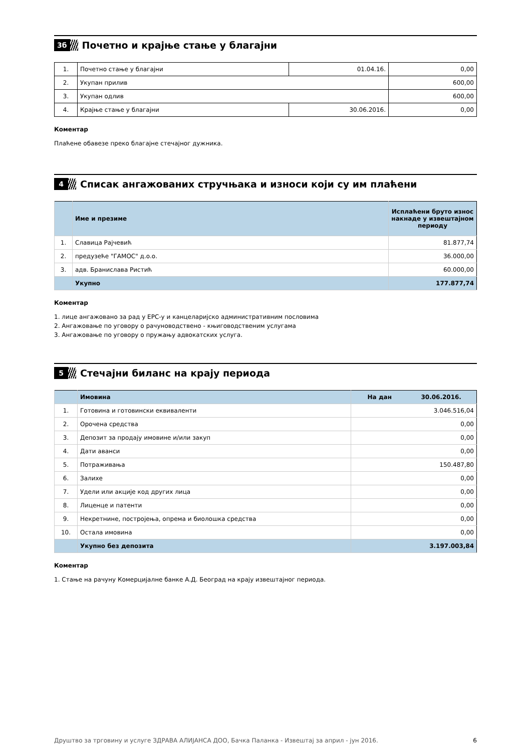3б
Почетно и крајње стање у благајни
| 1. | Почетно стање у благајни | 01.04.16. | 0,00 |
| 2. | Укупан прилив | | 600,00 |
| 3. | Укупан одлив | | 600,00 |
| 4. | Крајње стање у благајни | 30.06.2016. | 0,00 |
Коментар
Плаћене обавезе преко благајне стечајног дужника.
4
Списак ангажованих стручњака и износи који су им плаћени
| | Име и презиме | Исплаћени бруто износ накнаде у извештајном периоду |
| 1. | Славица Рајчевић | 81.877,74 |
| 2. | предузеће "ГАМОС" д.о.о. | 36.000,00 |
| 3. | адв. Бранислава Ристић | 60.000,00 |
| | Укупно | 177.877,74 |
Коментар
1. лице ангажовано за рад у ЕРС-у и канцеларијско административним пословима
2. Ангажовање по уговору о рачуноводствено - књиговодственим услугама
3. Ангажовање по уговору о пружању адвокатских услуга.
5
Стечајни биланс на крају периода
| | Имовина | На дан 30.06.2016. |
| 1. | Готовина и готовински еквиваленти | 3.046.516,04 |
| 2. | Орочена средства | 0,00 |
| 3. | Депозит за продају имовине и/или закуп | 0,00 |
| 4. | Дати аванси | 0,00 |
| 5. | Потраживања | 150.487,80 |
| 6. | Залихе | 0,00 |
| 7. | Удели или акције код других лица | 0,00 |
| 8. | Лиценце и патенти | 0,00 |
| 9. | Некретнине, постројења, опрема и биолошка средства | 0,00 |
| 10. | Остала имовина | 0,00 |
| | Укупно без депозита | 3.197.003,84 |
Коментар
1. Стање на рачуну Комерцијалне банке А.Д. Београд на крају извештајног периода.
Друштво за трговину и услуге ЗДРАВА АЛИЈАНСА ДОО, Бачка Паланка - Извештај за април - јун 2016. 6